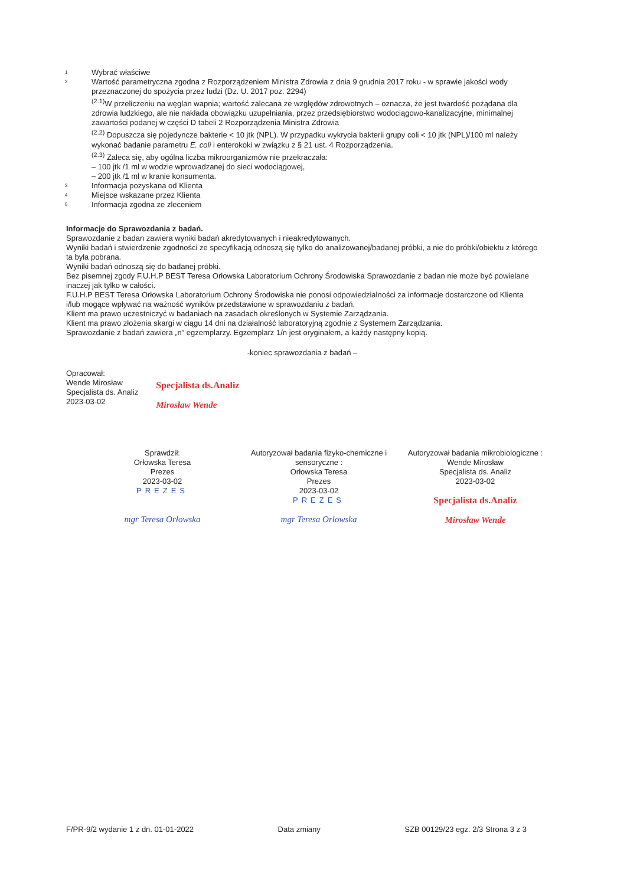1
Wybrać właściwe
2
Wartość parametryczna zgodna z Rozporządzeniem Ministra Zdrowia z dnia 9 grudnia 2017 roku - w sprawie jakości wody przeznaczonej do spożycia przez ludzi (Dz. U. 2017 poz. 2294)
<sup>(2.1)</sup>W przeliczeniu na węglan wapnia; wartość zalecana ze względów zdrowotnych – oznacza, że jest twardość pożądana dla zdrowia ludzkiego, ale nie nakłada obowiązku uzupełniania, przez przedsiębiorstwo wodociągowo-kanalizacyjne, minimalnej zawartości podanej w części D tabeli 2 Rozporządzenia Ministra Zdrowia
<sup>(2.2)</sup> Dopuszcza się pojedyncze bakterie < 10 jtk (NPL). W przypadku wykrycia bakterii grupy coli < 10 jtk (NPL)/100 ml należy wykonać badanie parametru E. coli i enterokoki w związku z § 21 ust. 4 Rozporządzenia.
<sup>(2.3)</sup> Zaleca się, aby ogólna liczba mikroorganizmów nie przekraczała:
– 100 jtk /1 ml w wodzie wprowadzanej do sieci wodociągowej,
– 200 jtk /1 ml w kranie konsumenta.
3
Informacja pozyskana od Klienta
4
Miejsce wskazane przez Klienta
5
Informacja zgodna ze zleceniem
Informacje do Sprawozdania z badań.
Sprawozdanie z badan zawiera wyniki badań akredytowanych i nieakredytowanych.
Wyniki badań i stwierdzenie zgodności ze specyfikacją odnoszą się tylko do analizowanej/badanej próbki, a nie do próbki/obiektu z którego ta była pobrana.
Wyniki badań odnoszą się do badanej próbki.
Bez pisemnej zgody F.U.H.P BEST Teresa Orłowska Laboratorium Ochrony Środowiska Sprawozdanie z badan nie może być powielane inaczej jak tylko w całości.
F.U.H.P BEST Teresa Orłowska Laboratorium Ochrony Środowiska nie ponosi odpowiedzialności za informacje dostarczone od Klienta i/lub mogące wpływać na ważność wyników przedstawione w sprawozdaniu z badań.
Klient ma prawo uczestniczyć w badaniach na zasadach określonych w Systemie Zarządzania.
Klient ma prawo złożenia skargi w ciągu 14 dni na działalność laboratoryjną zgodnie z Systemem Zarządzania.
Sprawozdanie z badań zawiera „n” egzemplarzy. Egzemplarz 1/n jest oryginałem, a każdy następny kopią.
-koniec sprawozdania z badań –
Opracował:
Wende Mirosław
Specjalista ds. Analiz
2023-03-02
Specjalista ds.Analiz
Mirosław Wende
Sprawdził:
Orłowska Teresa
Prezes
2023-03-02
PREZES
mgr Teresa Orłowska
Autoryzował badania fizyko-chemiczne i sensoryczne :
Orłowska Teresa
Prezes
2023-03-02
PREZES
mgr Teresa Orłowska
Autoryzował badania mikrobiologiczne :
Wende Mirosław
Specjalista ds. Analiz
2023-03-02
Specjalista ds.Analiz
Mirosław Wende
F/PR-9/2 wydanie 1 z dn. 01-01-2022 Data zmiany SZB 00129/23 egz. 2/3 Strona 3 z 3